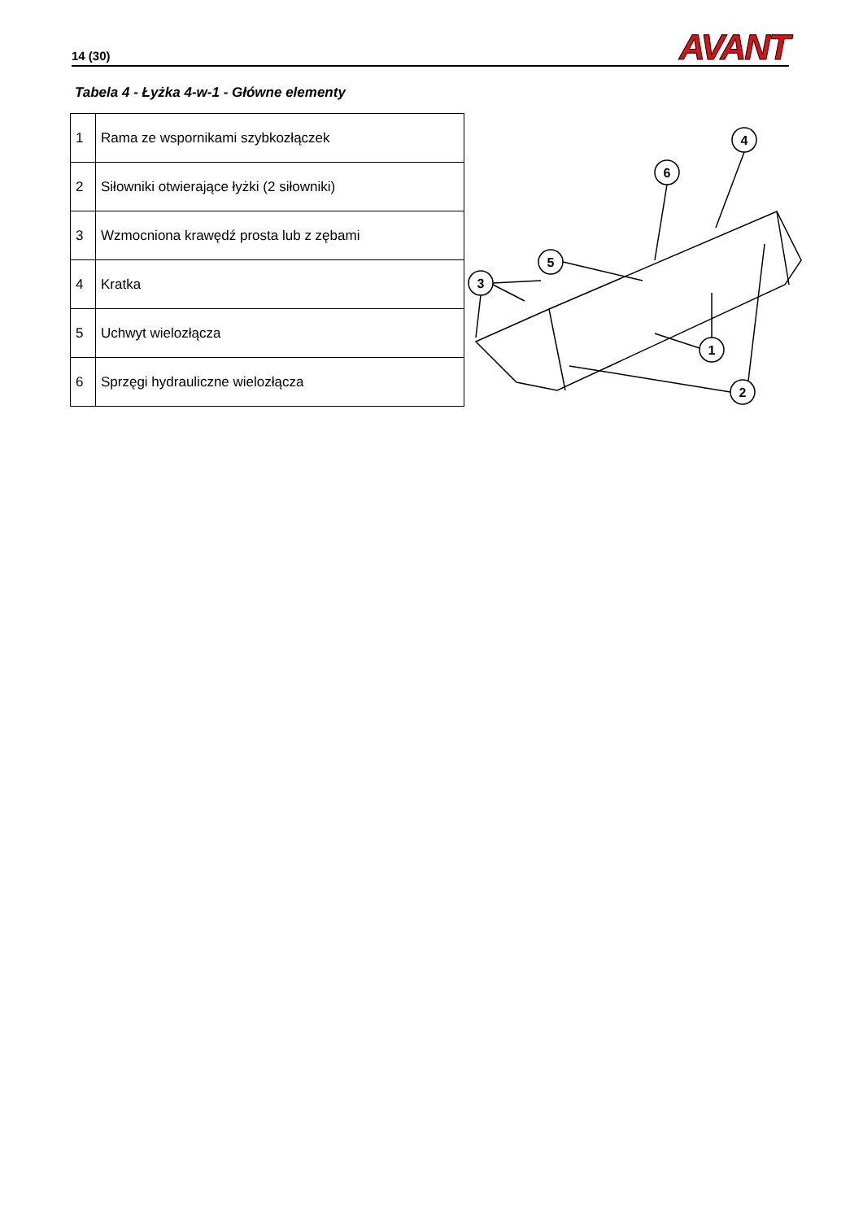14 (30)
AVANT
Tabela 4 - Łyżka 4-w-1 - Główne elementy
| 1 | Rama ze wspornikami szybkozłączek |
| 2 | Siłowniki otwierające łyżki (2 siłowniki) |
| 3 | Wzmocniona krawędź prosta lub z zębami |
| 4 | Kratka |
| 5 | Uchwyt wielozłącza |
| 6 | Sprzęgi hydrauliczne wielozłącza |
4
6
5
3
1
2